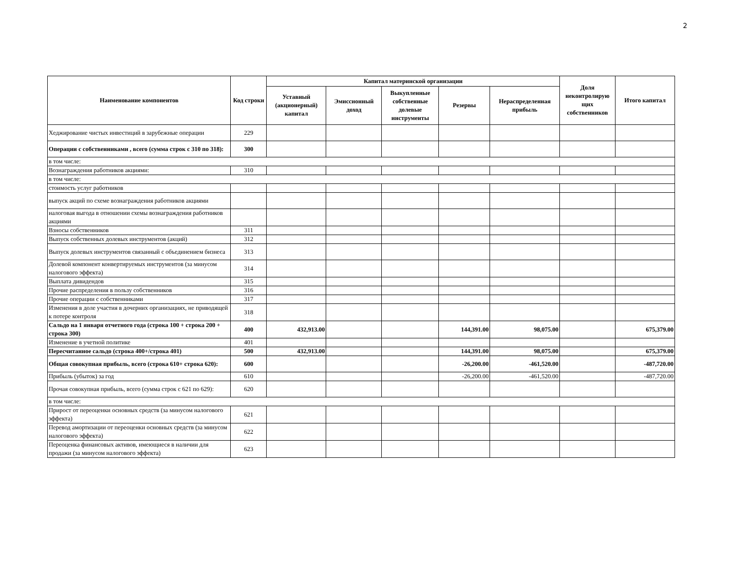2
| Наименование компонентов | Код строки | Капитал материнской организации | | | | | Доля неконтролирую щих собственников | Итого капитал |
| --- | --- | --- | --- | --- | --- | --- | --- | --- |
| | | Уставный (акционерный) капитал | Эмиссионный доход | Выкупленные собственные долевые инструменты | Резервы | Нераспределенная прибыль | | |
| Хеджирование чистых инвестиций в зарубежные операции | 229 | | | | | | | |
| Операции с собственниками , всего (сумма строк с 310 по 318): | 300 | | | | | | | |
| в том числе: | | | | | | | | |
| Вознаграждения работников акциями: | 310 | | | | | | | |
| в том числе: | | | | | | | | |
| стоимость услуг работников | | | | | | | | |
| выпуск акций по схеме вознаграждения работников акциями | | | | | | | | |
| налоговая выгода в отношении схемы вознаграждения работников акциями | | | | | | | | |
| Взносы собственников | 311 | | | | | | | |
| Выпуск собственных долевых инструментов (акций) | 312 | | | | | | | |
| Выпуск долевых инструментов связанный с объединением бизнеса | 313 | | | | | | | |
| Долевой компонент конвертируемых инструментов (за минусом налогового эффекта) | 314 | | | | | | | |
| Выплата дивидендов | 315 | | | | | | | |
| Прочие распределения в пользу собственников | 316 | | | | | | | |
| Прочие операции с собственниками | 317 | | | | | | | |
| Изменения в доле участия в дочерних организациях, не приводящей к потере контроля | 318 | | | | | | | |
| Сальдо на 1 января отчетного года (строка 100 + строка 200 + строка 300) | 400 | 432,913.00 | | | 144,391.00 | 98,075.00 | | 675,379.00 |
| Изменение в учетной политике | 401 | | | | | | | |
| Пересчитанное сальдо (строка 400+/строка 401) | 500 | 432,913.00 | | | 144,391.00 | 98,075.00 | | 675,379.00 |
| Общая совокупная прибыль, всего (строка 610+ строка 620): | 600 | | | | -26,200.00 | -461,520.00 | | -487,720.00 |
| Прибыль (убыток) за год | 610 | | | | -26,200.00 | -461,520.00 | | -487,720.00 |
| Прочая совокупная прибыль, всего (сумма строк с 621 по 629): | 620 | | | | | | | |
| в том числе: | | | | | | | | |
| Прирост от переоценки основных средств (за минусом налогового эффекта) | 621 | | | | | | | |
| Перевод амортизации от переоценки основных средств (за минусом налогового эффекта) | 622 | | | | | | | |
| Переоценка финансовых активов, имеющиеся в наличии для продажи (за минусом налогового эффекта) | 623 | | | | | | | |